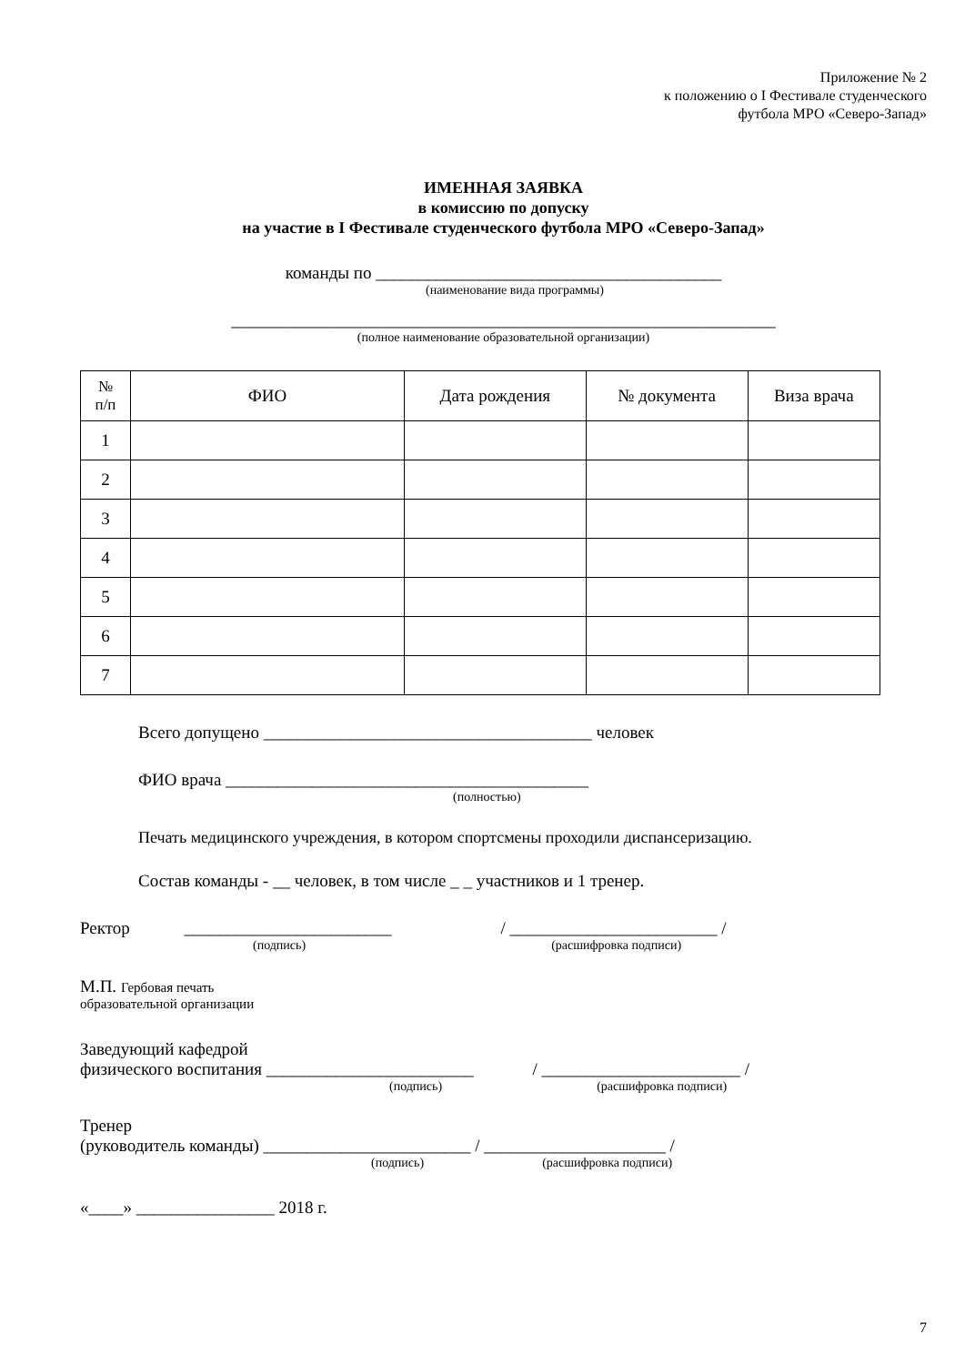Приложение № 2
к положению о I Фестивале студенческого
футбола МРО «Северо-Запад»
ИМЕННАЯ ЗАЯВКА
в комиссию по допуску
на участие в I Фестивале студенческого футбола МРО «Северо-Запад»
команды по ________________________________________
(наименование вида программы)
_______________________________________________________________
(полное наименование образовательной организации)
| № п/п | ФИО | Дата рождения | № документа | Виза врача |
| --- | --- | --- | --- | --- |
| 1 | | | | |
| 2 | | | | |
| 3 | | | | |
| 4 | | | | |
| 5 | | | | |
| 6 | | | | |
| 7 | | | | |
Всего допущено ______________________________________ человек
ФИО врача __________________________________________
(полностью)
Печать медицинского учреждения, в котором спортсмены проходили диспансеризацию.
Состав команды - __ человек, в том числе _ _ участников и 1 тренер.
Ректор ________________________ / ________________________ /
(подпись) (расшифровка подписи)
М.П. Гербовая печать
образовательной организации
Заведующий кафедрой
физического воспитания ________________________ / _______________________ /
(подпись) (расшифровка подписи)
Тренер
(руководитель команды) ________________________ / _____________________ /
(подпись) (расшифровка подписи)
«____» ________________ 2018 г.
7